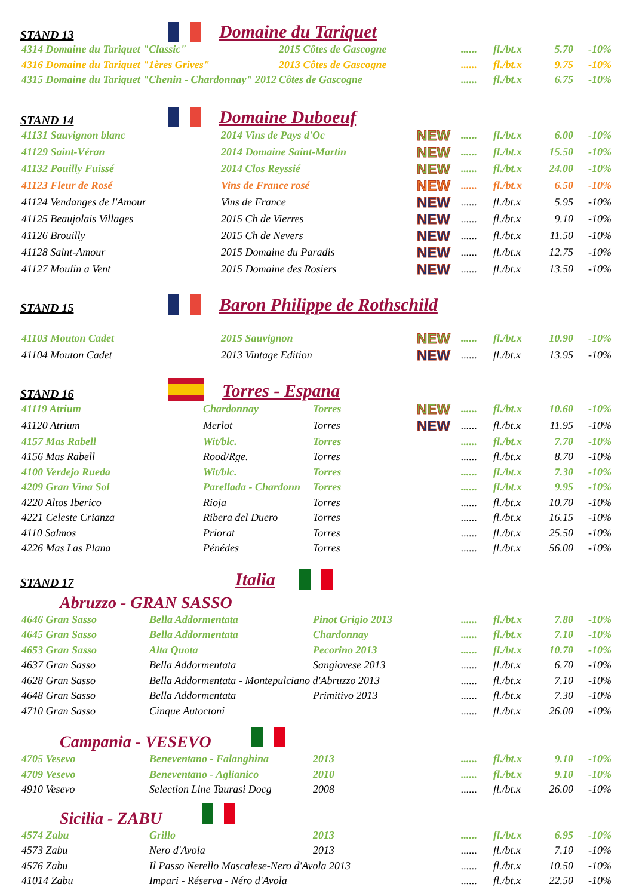STAND 13 Domaine du Tariquet
| 4314 Domaine du Tariquet "Classic" | 2015 Côtes de Gascogne | | ...... | fl./bt.x | 5.70 | -10% |
| 4316 Domaine du Tariquet "1ères Grives" | 2013 Côtes de Gascogne | | ...... | fl./bt.x | 9.75 | -10% |
| 4315 Domaine du Tariquet "Chenin - Chardonnay" 2012 | Côtes de Gascogne | | ...... | fl./bt.x | 6.75 | -10% |
STAND 14 Domaine Duboeuf
| 41131 Sauvignon blanc | 2014 Vins de Pays d'Oc | NEW | ...... | fl./bt.x | 6.00 | -10% |
| 41129 Saint-Véran | 2014 Domaine Saint-Martin | NEW | ...... | fl./bt.x | 15.50 | -10% |
| 41132 Pouilly Fuissé | 2014 Clos Reyssié | NEW | ...... | fl./bt.x | 24.00 | -10% |
| 41123 Fleur de Rosé | Vins de France rosé | NEW | ...... | fl./bt.x | 6.50 | -10% |
| 41124 Vendanges de l'Amour | Vins de France | NEW | ...... | fl./bt.x | 5.95 | -10% |
| 41125 Beaujolais Villages | 2015 Ch de Vierres | NEW | ...... | fl./bt.x | 9.10 | -10% |
| 41126 Brouilly | 2015 Ch de Nevers | NEW | ...... | fl./bt.x | 11.50 | -10% |
| 41128 Saint-Amour | 2015 Domaine du Paradis | NEW | ...... | fl./bt.x | 12.75 | -10% |
| 41127 Moulin a Vent | 2015 Domaine des Rosiers | NEW | ...... | fl./bt.x | 13.50 | -10% |
STAND 15 Baron Philippe de Rothschild
| 41103 Mouton Cadet | 2015 Sauvignon | NEW | ...... | fl./bt.x | 10.90 | -10% |
| 41104 Mouton Cadet | 2013 Vintage Edition | NEW | ...... | fl./bt.x | 13.95 | -10% |
STAND 16 Torres - Espana
| 41119 Atrium | Chardonnay | Torres | NEW | ...... | fl./bt.x | 10.60 | -10% |
| 41120 Atrium | Merlot | Torres | NEW | ...... | fl./bt.x | 11.95 | -10% |
| 4157 Mas Rabell | Wit/blc. | Torres | | ...... | fl./bt.x | 7.70 | -10% |
| 4156 Mas Rabell | Rood/Rge. | Torres | | ...... | fl./bt.x | 8.70 | -10% |
| 4100 Verdejo Rueda | Wit/blc. | Torres | | ...... | fl./bt.x | 7.30 | -10% |
| 4209 Gran Vina Sol | Parellada - Chardonn | Torres | | ...... | fl./bt.x | 9.95 | -10% |
| 4220 Altos Iberico | Rioja | Torres | | ...... | fl./bt.x | 10.70 | -10% |
| 4221 Celeste Crianza | Ribera del Duero | Torres | | ...... | fl./bt.x | 16.15 | -10% |
| 4110 Salmos | Priorat | Torres | | ...... | fl./bt.x | 25.50 | -10% |
| 4226 Mas Las Plana | Pénédes | Torres | | ...... | fl./bt.x | 56.00 | -10% |
STAND 17 Italia
Abruzzo - GRAN SASSO
| 4646 Gran Sasso | Bella Addormentata | Pinot Grigio 2013 | ...... | fl./bt.x | 7.80 | -10% |
| 4645 Gran Sasso | Bella Addormentata | Chardonnay | ...... | fl./bt.x | 7.10 | -10% |
| 4653 Gran Sasso | Alta Quota | Pecorino 2013 | ...... | fl./bt.x | 10.70 | -10% |
| 4637 Gran Sasso | Bella Addormentata | Sangiovese 2013 | ...... | fl./bt.x | 6.70 | -10% |
| 4628 Gran Sasso | Bella Addormentata - Montepulciano d'Abruzzo 2013 | | ...... | fl./bt.x | 7.10 | -10% |
| 4648 Gran Sasso | Bella Addormentata | Primitivo 2013 | ...... | fl./bt.x | 7.30 | -10% |
| 4710 Gran Sasso | Cinque Autoctoni | | ...... | fl./bt.x | 26.00 | -10% |
Campania - VESEVO
| 4705 Vesevo | Beneventano - Falanghina | 2013 | ...... | fl./bt.x | 9.10 | -10% |
| 4709 Vesevo | Beneventano - Aglianico | 2010 | ...... | fl./bt.x | 9.10 | -10% |
| 4910 Vesevo | Selection Line Taurasi Docg | 2008 | ...... | fl./bt.x | 26.00 | -10% |
Sicilia - ZABU
| 4574 Zabu | Grillo | 2013 | ...... | fl./bt.x | 6.95 | -10% |
| 4573 Zabu | Nero d'Avola | 2013 | ...... | fl./bt.x | 7.10 | -10% |
| 4576 Zabu | Il Passo Nerello Mascalese-Nero d'Avola 2013 | | ...... | fl./bt.x | 10.50 | -10% |
| 41014 Zabu | Impari - Réserva - Néro d'Avola | | ...... | fl./bt.x | 22.50 | -10% |